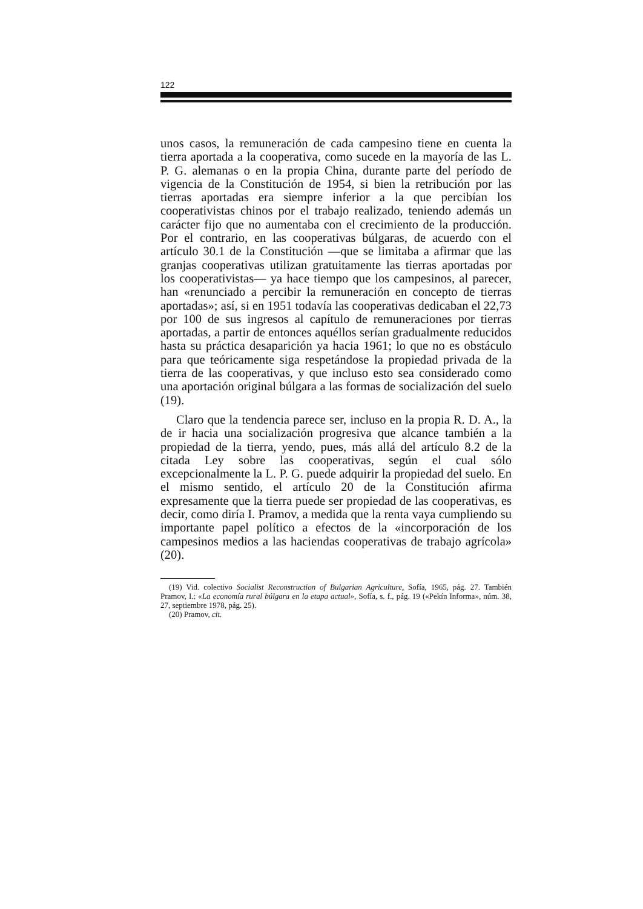122
unos casos, la remuneración de cada campesino tiene en cuenta la tierra aportada a la cooperativa, como sucede en la mayoría de las L. P. G. alemanas o en la propia China, durante parte del período de vigencia de la Constitución de 1954, si bien la retribución por las tierras aportadas era siempre inferior a la que percibían los cooperativistas chinos por el trabajo realizado, teniendo además un carácter fijo que no aumentaba con el crecimiento de la producción. Por el contrario, en las cooperativas búlgaras, de acuerdo con el artículo 30.1 de la Constitución —que se limitaba a afirmar que las granjas cooperativas utilizan gratuitamente las tierras aportadas por los cooperativistas— ya hace tiempo que los campesinos, al parecer, han «renunciado a percibir la remuneración en concepto de tierras aportadas»; así, si en 1951 todavía las cooperativas dedicaban el 22,73 por 100 de sus ingresos al capítulo de remuneraciones por tierras aportadas, a partir de entonces aquéllos serían gradualmente reducidos hasta su práctica desaparición ya hacia 1961; lo que no es obstáculo para que teóricamente siga respetándose la propiedad privada de la tierra de las cooperativas, y que incluso esto sea considerado como una aportación original búlgara a las formas de socialización del suelo (19).
Claro que la tendencia parece ser, incluso en la propia R. D. A., la de ir hacia una socialización progresiva que alcance también a la propiedad de la tierra, yendo, pues, más allá del artículo 8.2 de la citada Ley sobre las cooperativas, según el cual sólo excepcionalmente la L. P. G. puede adquirir la propiedad del suelo. En el mismo sentido, el artículo 20 de la Constitución afirma expresamente que la tierra puede ser propiedad de las cooperativas, es decir, como diría I. Pramov, a medida que la renta vaya cumpliendo su importante papel político a efectos de la «incorporación de los campesinos medios a las haciendas cooperativas de trabajo agrícola» (20).
(19) Vid. colectivo Socialist Reconstruction of Bulgarian Agriculture, Sofía, 1965, pág. 27. También Pramov, I.: «La economía rural búlgara en la etapa actual», Sofía, s. f., pág. 19 («Pekín Informa», núm. 38, 27, septiembre 1978, pág. 25).
(20) Pramov, cit.